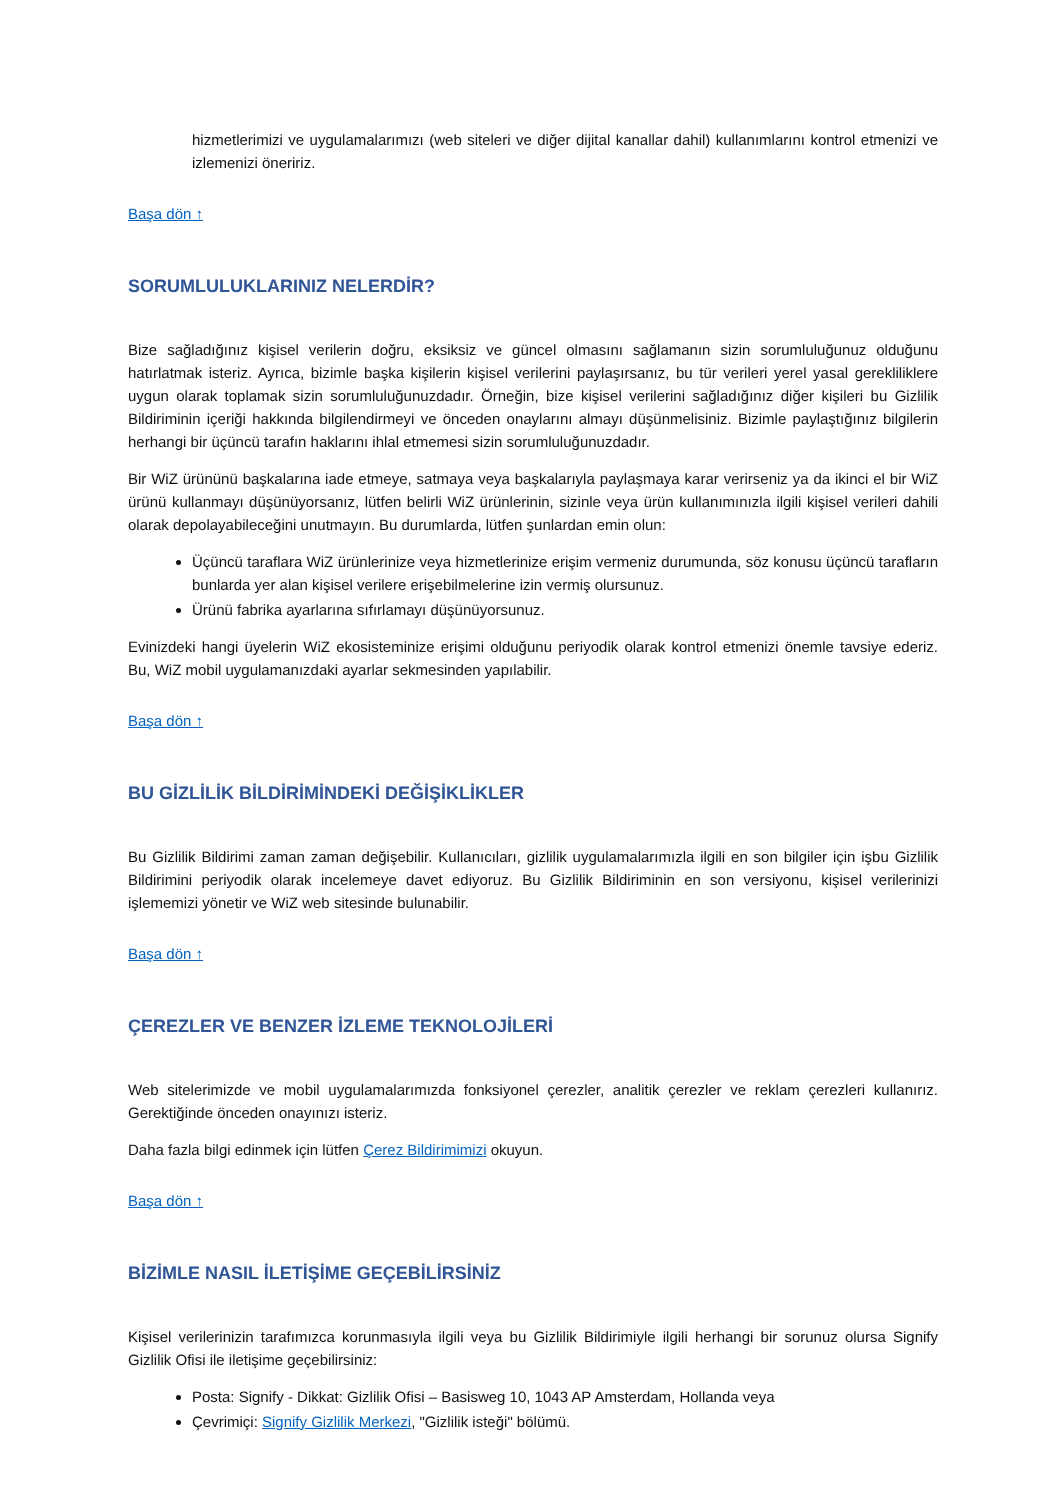hizmetlerimizi ve uygulamalarımızı (web siteleri ve diğer dijital kanallar dahil) kullanımlarını kontrol etmenizi ve izlemenizi öneririz.
Başa dön ↑
SORUMLULUKLARINIZ NELERDİR?
Bize sağladığınız kişisel verilerin doğru, eksiksiz ve güncel olmasını sağlamanın sizin sorumluluğunuz olduğunu hatırlatmak isteriz. Ayrıca, bizimle başka kişilerin kişisel verilerini paylaşırsanız, bu tür verileri yerel yasal gerekliliklere uygun olarak toplamak sizin sorumluluğunuzdadır. Örneğin, bize kişisel verilerini sağladığınız diğer kişileri bu Gizlilik Bildiriminin içeriği hakkında bilgilendirmeyi ve önceden onaylarını almayı düşünmelisiniz. Bizimle paylaştığınız bilgilerin herhangi bir üçüncü tarafın haklarını ihlal etmemesi sizin sorumluluğunuzdadır.
Bir WiZ ürününü başkalarına iade etmeye, satmaya veya başkalarıyla paylaşmaya karar verirseniz ya da ikinci el bir WiZ ürünü kullanmayı düşünüyorsanız, lütfen belirli WiZ ürünlerinin, sizinle veya ürün kullanımınızla ilgili kişisel verileri dahili olarak depolayabileceğini unutmayın. Bu durumlarda, lütfen şunlardan emin olun:
Üçüncü taraflara WiZ ürünlerinize veya hizmetlerinize erişim vermeniz durumunda, söz konusu üçüncü tarafların bunlarda yer alan kişisel verilere erişebilmelerine izin vermiş olursunuz.
Ürünü fabrika ayarlarına sıfırlamayı düşünüyorsunuz.
Evinizdeki hangi üyelerin WiZ ekosisteminize erişimi olduğunu periyodik olarak kontrol etmenizi önemle tavsiye ederiz. Bu, WiZ mobil uygulamanızdaki ayarlar sekmesinden yapılabilir.
Başa dön ↑
BU GİZLİLİK BİLDİRİMİNDEKİ DEĞİŞİKLİKLER
Bu Gizlilik Bildirimi zaman zaman değişebilir. Kullanıcıları, gizlilik uygulamalarımızla ilgili en son bilgiler için işbu Gizlilik Bildirimini periyodik olarak incelemeye davet ediyoruz. Bu Gizlilik Bildiriminin en son versiyonu, kişisel verilerinizi işlememizi yönetir ve WiZ web sitesinde bulunabilir.
Başa dön ↑
ÇEREZLER VE BENZER İZLEME TEKNOLOJİLERİ
Web sitelerimizde ve mobil uygulamalarımızda fonksiyonel çerezler, analitik çerezler ve reklam çerezleri kullanırız. Gerektiğinde önceden onayınızı isteriz.
Daha fazla bilgi edinmek için lütfen Çerez Bildirimimizi okuyun.
Başa dön ↑
BİZİMLE NASIL İLETİŞİME GEÇEBİLİRSİNİZ
Kişisel verilerinizin tarafımızca korunmasıyla ilgili veya bu Gizlilik Bildirimiyle ilgili herhangi bir sorunuz olursa Signify Gizlilik Ofisi ile iletişime geçebilirsiniz:
Posta: Signify - Dikkat: Gizlilik Ofisi – Basisweg 10, 1043 AP Amsterdam, Hollanda veya
Çevrimiçi: Signify Gizlilik Merkezi, "Gizlilik isteği" bölümü.